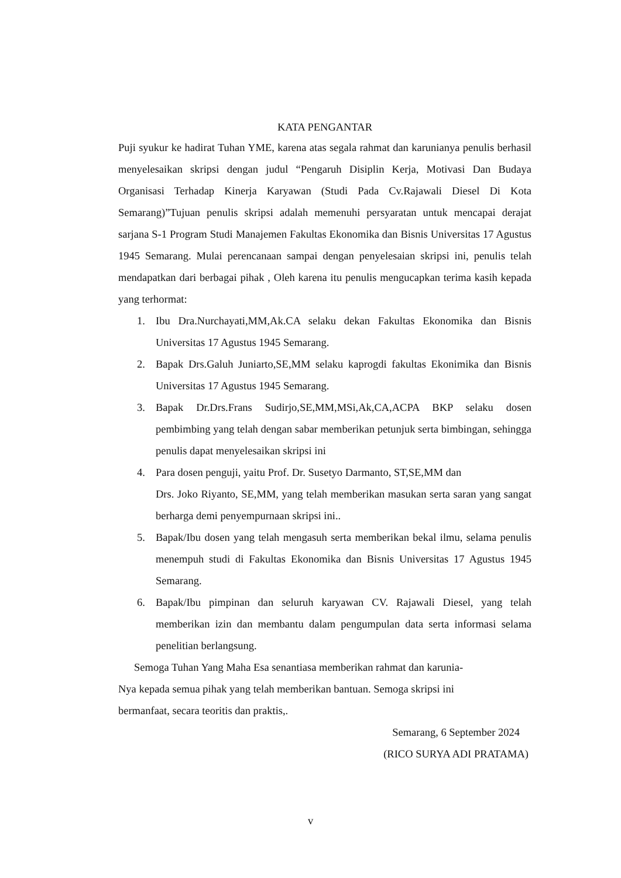KATA PENGANTAR
Puji syukur ke hadirat Tuhan YME, karena atas segala rahmat dan karunianya penulis berhasil menyelesaikan skripsi dengan judul “Pengaruh Disiplin Kerja, Motivasi Dan Budaya Organisasi Terhadap Kinerja Karyawan (Studi Pada Cv.Rajawali Diesel Di Kota Semarang)”Tujuan penulis skripsi adalah memenuhi persyaratan untuk mencapai derajat sarjana S-1 Program Studi Manajemen Fakultas Ekonomika dan Bisnis Universitas 17 Agustus 1945 Semarang. Mulai perencanaan sampai dengan penyelesaian skripsi ini, penulis telah mendapatkan dari berbagai pihak , Oleh karena itu penulis mengucapkan terima kasih kepada yang terhormat:
1. Ibu Dra.Nurchayati,MM,Ak.CA selaku dekan Fakultas Ekonomika dan Bisnis Universitas 17 Agustus 1945 Semarang.
2. Bapak Drs.Galuh Juniarto,SE,MM selaku kaprogdi fakultas Ekonimika dan Bisnis Universitas 17 Agustus 1945 Semarang.
3. Bapak Dr.Drs.Frans Sudirjo,SE,MM,MSi,Ak,CA,ACPA BKP selaku dosen pembimbing yang telah dengan sabar memberikan petunjuk serta bimbingan, sehingga penulis dapat menyelesaikan skripsi ini
4. Para dosen penguji, yaitu Prof. Dr. Susetyo Darmanto, ST,SE,MM dan
Drs. Joko Riyanto, SE,MM, yang telah memberikan masukan serta saran yang sangat berharga demi penyempurnaan skripsi ini..
5. Bapak/Ibu dosen yang telah mengasuh serta memberikan bekal ilmu, selama penulis menempuh studi di Fakultas Ekonomika dan Bisnis Universitas 17 Agustus 1945 Semarang.
6. Bapak/Ibu pimpinan dan seluruh karyawan CV. Rajawali Diesel, yang telah memberikan izin dan membantu dalam pengumpulan data serta informasi selama penelitian berlangsung.
Semoga Tuhan Yang Maha Esa senantiasa memberikan rahmat dan karunia-
Nya kepada semua pihak yang telah memberikan bantuan. Semoga skripsi ini
bermanfaat, secara teoritis dan praktis,.
Semarang, 6 September 2024
(RICO SURYA ADI PRATAMA)
v